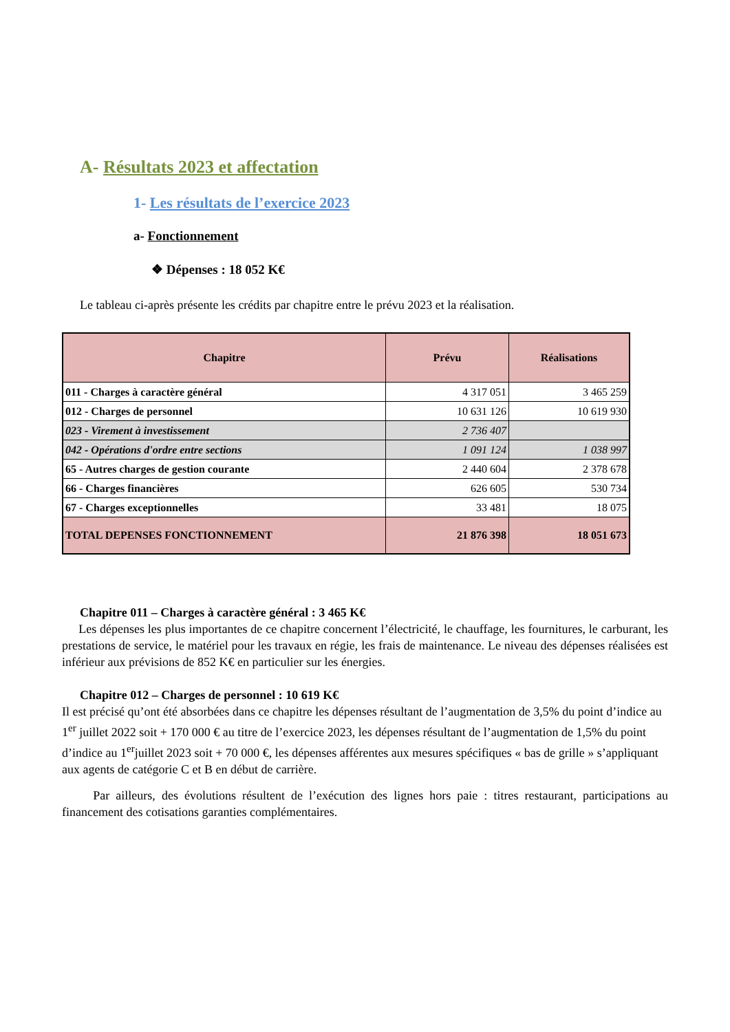A- Résultats 2023 et affectation
1- Les résultats de l’exercice 2023
a- Fonctionnement
❖ Dépenses : 18 052 K€
Le tableau ci-après présente les crédits par chapitre entre le prévu 2023 et la réalisation.
| Chapitre | Prévu | Réalisations |
| --- | --- | --- |
| 011 - Charges à caractère général | 4 317 051 | 3 465 259 |
| 012 - Charges de personnel | 10 631 126 | 10 619 930 |
| 023 - Virement à investissement | 2 736 407 | |
| 042 - Opérations d'ordre entre sections | 1 091 124 | 1 038 997 |
| 65 - Autres charges de gestion courante | 2 440 604 | 2 378 678 |
| 66 - Charges financières | 626 605 | 530 734 |
| 67 - Charges exceptionnelles | 33 481 | 18 075 |
| TOTAL DEPENSES FONCTIONNEMENT | 21 876 398 | 18 051 673 |
Chapitre 011 – Charges à caractère général : 3 465 K€
Les dépenses les plus importantes de ce chapitre concernent l’électricité, le chauffage, les fournitures, le carburant, les prestations de service, le matériel pour les travaux en régie, les frais de maintenance. Le niveau des dépenses réalisées est inférieur aux prévisions de 852 K€ en particulier sur les énergies.
Chapitre 012 – Charges de personnel : 10 619 K€
Il est précisé qu’ont été absorbées dans ce chapitre les dépenses résultant de l’augmentation de 3,5% du point d’indice au 1<sup>er</sup> juillet 2022 soit + 170 000 € au titre de l’exercice 2023, les dépenses résultant de l’augmentation de 1,5% du point d’indice au 1<sup>er</sup>juillet 2023 soit + 70 000 €, les dépenses afférentes aux mesures spécifiques « bas de grille » s’appliquant aux agents de catégorie C et B en début de carrière.
Par ailleurs, des évolutions résultent de l’exécution des lignes hors paie : titres restaurant, participations au financement des cotisations garanties complémentaires.